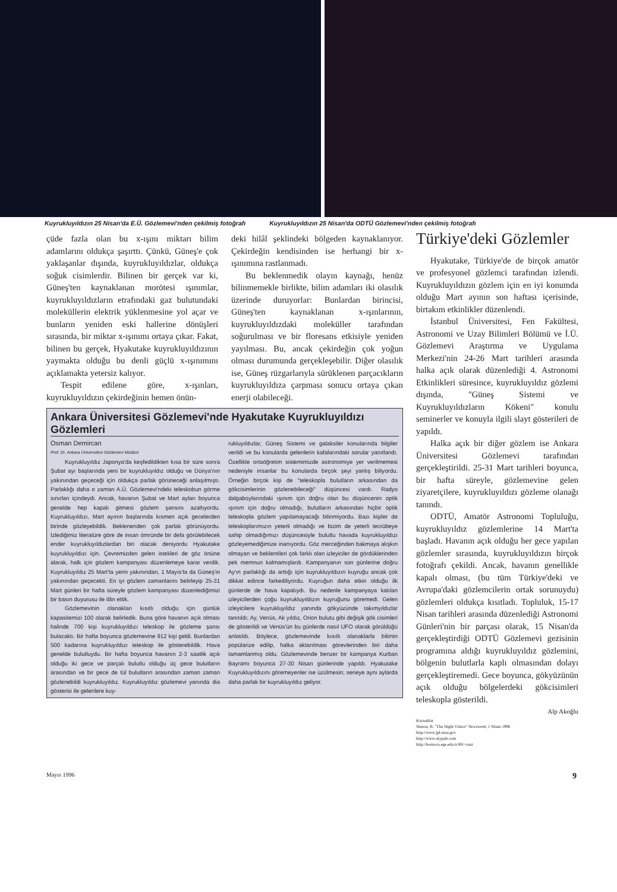Kuyrukluyıldızın 25 Nisan'da E.Ü. Gözlemevi'nden çekilmiş fotoğrafı Kuyrukluyıldızın 25 Nisan'da ODTÜ Gözlemevi'nden çekilmiş fotoğrafı
çüde fazla olan bu x-ışını miktarı bilim adamlarını oldukça şaşırttı. Çünkü, Güneş'e çok yaklaşanlar dışında, kuyrukluyıldızlar, oldukça soğuk cisimlerdir. Bilinen bir gerçek var ki, Güneş'ten kaynaklanan morötesi ışınımlar, kuyrukluyıldızların etrafındaki gaz bulutundaki moleküllerin elektrik yüklenmesine yol açar ve bunların yeniden eski hallerine dönüşleri sırasında, bir miktar x-ışınımı ortaya çıkar. Fakat, bilinen bu gerçek, Hyakutake kuyrukluyıldızının yaymakta olduğu bu denli güçlü x-ışınımını açıklamakta yetersiz kalıyor.
Tespit edilene göre, x-ışınları, kuyrukluyıldızın çekirdeğinin hemen önün-
deki hilâl şeklindeki bölgeden kaynaklanıyor. Çekirdeğin kendisinden ise herhangi bir x-ışınımına rastlanmadı.
Bu beklenmedik olayın kaynağı, henüz bilinmemekle birlikte, bilim adamları iki olasılık üzerinde duruyorlar: Bunlardan birincisi, Güneş'ten kaynaklanan x-ışınlarının, kuyrukluyıldızdaki moleküller tarafından soğurulması ve bir floresans etkisiyle yeniden yayılması. Bu, ancak çekirdeğin çok yoğun olması durumunda gerçekleşebilir. Diğer olasılık ise, Güneş rüzgarlarıyla sürüklenen parçacıkların kuyrukluyıldıza çarpması sonucu ortaya çıkan enerji olabileceği.
Ankara Üniversitesi Gözlemevi'nde Hyakutake Kuyrukluyıldızı Gözlemleri
Osman Demircan
Prof. Dr. Ankara Üniversitesi Gözlemevi Müdürü
Kuyrukluyıldız Japonya'da keşfedildikten kısa bir süre sonra Şubat ayı başlarında yeni bir kuyrukluyıldız olduğu ve Dünya'nın yakınından geçeceği için oldukça parlak görüneceği anlaşılmıştı. Parlaklığı daha o zaman A.Ü. Gözlemevi'ndeki teleskobun görme sınırları içindeydi. Ancak, havanın Şubat ve Mart ayları boyunca genelde hep kapalı gitmesi gözlem şansını azaltıyordu. Kuyrukluyıldızı, Mart ayının başlarında kısmen açık gecelerden birinde gözleyebildik. Beklenenden çok parlak görünüyordu. İzlediğimiz literatüre göre de insan ömründe bir defa görülebilecek ender kuyrukluyıldızlardan biri olacak deniyordu Hyakutake kuyrukluyıldızı için. Çevremizden gelen istekleri de göz önüne alarak, halk için gözlem kampanyası düzenlemeye karar verdik. Kuyrukluyıldız 25 Mart'ta yerin yakınından, 1 Mayıs'ta da Güneş'in yakınından geçecekti. En iyi gözlem zamanlarını belirleyip 25-31 Mart günleri bir hafta süreyle gözlem kampanyası düzenlediğimizi bir basın duyurusu ile ilân ettik.
Gözlemevinin olanakları kısıtlı olduğu için günlük kapasitemizi 100 olarak belirledik. Buna göre havanın açık olması halinde 700 kişi kuyrukluyıldızı teleskop ile gözleme şansı bulacaktı. Bir hafta boyunca gözlemevine 912 kişi geldi. Bunlardan 500 kadarına kuyrukluyıldızı teleskop ile gösterebildik. Hava genelde bulutluydu. Bir hafta boyunca havanın 2-3 saatlik açık olduğu iki gece ve parçalı bulutlu olduğu üç gece bulutların arasından ve bir gece de tül bulutların arasından zaman zaman gözlenebildi kuyrukluyıldız. Kuyrukluyıldız gözlemevi yanında dia gösterisi ile gelenlere kuy-
rukluyıldızlar, Güneş Sistemi ve galaksiler konularında bilgiler verildi ve bu konularda gelenlerin kafalarındaki sorular yanıtlandı. Özellikle ortaöğretim sistemimizde astronomiye yer verilmemesi nedeniyle insanlar bu konularda birçok şeyi yanlış biliyordu. Örneğin birçok kişi de "teleskopla bulutların arkasından da gökcisimlerinin gözlenebileceği" düşüncesi vardı. Radyo dalgaboylarındaki ışınım için doğru olan bu düşüncenin optik ışınım için doğru olmadığı, bulutların arkasından hiçbir optik teleskopla gözlem yapılamayacağı bilinmiyordu. Bazı kişiler de teleskoplarımızın yeterli olmadığı ve bizim de yeterli tecrübeye sahip olmadığımızı düşüncesiyle bulutlu havada kuyrukluyıldızı gözleyemediğimize inanıyordu. Göz merceğinden bakmaya alışkın olmayan ve beklentileri çok farklı olan izleyiciler de gördüklerinden pek memnun kalmamışlardı. Kampanyanın son günlerine doğru Ay'ın parlaklığı da arttığı için kuyrukluyıldızın kuyruğu ancak çok dikkat edince farkediliyordu. Kuyruğun daha etkin olduğu ilk günlerde de hava kapalıydı. Bu nedenle kampanyaya katılan izleyicilerden çoğu kuyrukluyıldızın kuyruğunu göremedi. Gelen izleyicilere kuyrukluyıldız yanında gökyüzünde takımyıldızlar tanıtıldı; Ay, Venüs, Ak yıldız, Orion bulutu gibi değişik gök cisimleri de gösterildi ve Venüs'ün bu günlerde nasıl UFO olarak görüldüğü anlatıldı. Böylece, gözlemevinde kısıtlı olanaklarla bilimin popülarize edilip, halka aktarılması görevlerinden biri daha tamamlanmış oldu. Gözlemevinde benzer bir kampanya Kurban Bayramı boyunca 27-30 Nisan günlerinde yapıldı. Hyakutake Kuyrukluyıldızını göremeyenler ise üzülmesin; seneye aynı aylarda daha parlak bir kuyrukluyıldız geliyor.
Türkiye'deki Gözlemler
Hyakutake, Türkiye'de de birçok amatör ve profesyonel gözlemci tarafından izlendi. Kuyrukluyıldızın gözlem için en iyi konumda olduğu Mart ayının son haftası içerisinde, birtakım etkinlikler düzenlendi.
İstanbul Üniversitesi, Fen Fakültesi, Astronomi ve Uzay Bilimleri Bölümü ve İ.Ü. Gözlemevi Araştırma ve Uygulama Merkezi'nin 24-26 Mart tarihleri arasında halka açık olarak düzenlediği 4. Astronomi Etkinlikleri süresince, kuyrukluyıldız gözlemi dışında, "Güneş Sistemi ve Kuyrukluyıldızların Kökeni" konulu seminerler ve konuyla ilgili slayt gösterileri de yapıldı.
Halka açık bir diğer gözlem ise Ankara Üniversitesi Gözlemevi tarafından gerçekleştirildi. 25-31 Mart tarihleri boyunca, bir hafta süreyle, gözlemevine gelen ziyaretçilere, kuyrukluyıldızı gözleme olanağı tanındı.
ODTÜ, Amatör Astronomi Topluluğu, kuyrukluyıldız gözlemlerine 14 Mart'ta başladı. Havanın açık olduğu her gece yapılan gözlemler sırasında, kuyrukluyıldızın birçok fotoğrafı çekildi. Ancak, havanın genellikle kapalı olması, (bu tüm Türkiye'deki ve Avrupa'daki gözlemcilerin ortak sorunuydu) gözlemleri oldukça kısıtladı. Topluluk, 15-17 Nisan tarihleri arasında düzenlediği Astronomi Günleri'nin bir parçası olarak, 15 Nisan'da gerçekleştirdiği ODTÜ Gözlemevi gezisinin programına aldığı kuyrukluyıldız gözlemini, bölgenin bulutlarla kaplı olmasından dolayı gerçekleştiremedi. Gece boyunca, gökyüzünün açık olduğu bölgelerdeki gökcisimleri teleskopla gösterildi.
Alp Akoğlu
Kaynaklar
Sharon, B. "The Night Visitor" Newsweek, 1 Nisan 1996
http://www.jpl.nasa.gov
http://www.skypub.com
http://bornova.ege.edu.tr:80/~cuat
Mayıs 1996 9